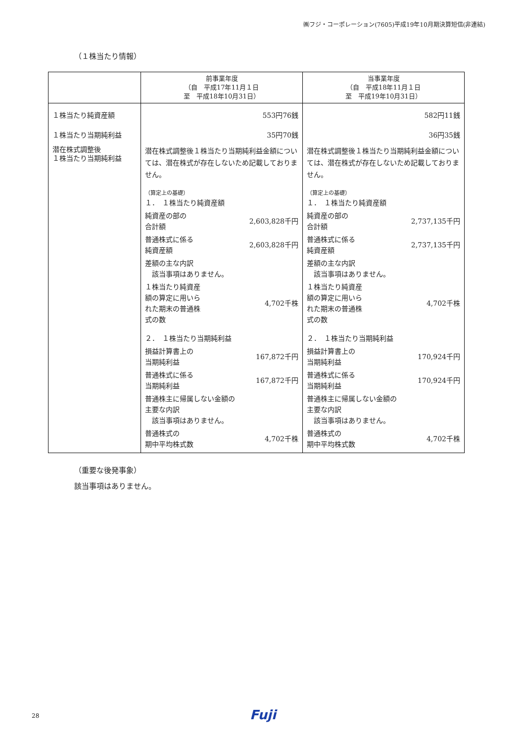㈱フジ・コーポレーション(7605)平成19年10月期決算短信(非連結)
（１株当たり情報）
| | 前事業年度 （自 平成17年11月１日 至 平成18年10月31日） | 当事業年度 （自 平成18年11月１日 至 平成19年10月31日） |
| --- | --- | --- |
| １株当たり純資産額 １株当たり当期純利益 潜在株式調整後 １株当たり当期純利益 | 553円76銭 35円70銭 潜在株式調整後１株当たり当期純利益金額については、潜在株式が存在しないため記載しておりません。 （算定上の基礎） / １． １株当たり純資産額 / / / 純資産の部の 合計額 / 2,603,828千円 / / 普通株式に係る 純資産額 / 2,603,828千円 / / 差額の主な内訳 該当事項はありません。 / / / １株当たり純資産 額の算定に用いら れた期末の普通株 式の数 / 4,702千株 / / ２． １株当たり当期純利益 / / / 損益計算書上の 当期純利益 / 167,872千円 / / 普通株式に係る 当期純利益 / 167,872千円 / / 普通株主に帰属しない金額の 主要な内訳 該当事項はありません。 / / / 普通株式の 期中平均株式数 / 4,702千株 / | 582円11銭 36円35銭 潜在株式調整後１株当たり当期純利益金額については、潜在株式が存在しないため記載しておりません。 （算定上の基礎） / １． １株当たり純資産額 / / / 純資産の部の 合計額 / 2,737,135千円 / / 普通株式に係る 純資産額 / 2,737,135千円 / / 差額の主な内訳 該当事項はありません。 / / / １株当たり純資産 額の算定に用いら れた期末の普通株 式の数 / 4,702千株 / / ２． １株当たり当期純利益 / / / 損益計算書上の 当期純利益 / 170,924千円 / / 普通株式に係る 当期純利益 / 170,924千円 / / 普通株主に帰属しない金額の 主要な内訳 該当事項はありません。 / / / 普通株式の 期中平均株式数 / 4,702千株 / |
（重要な後発事象）
該当事項はありません。
28 Fuji